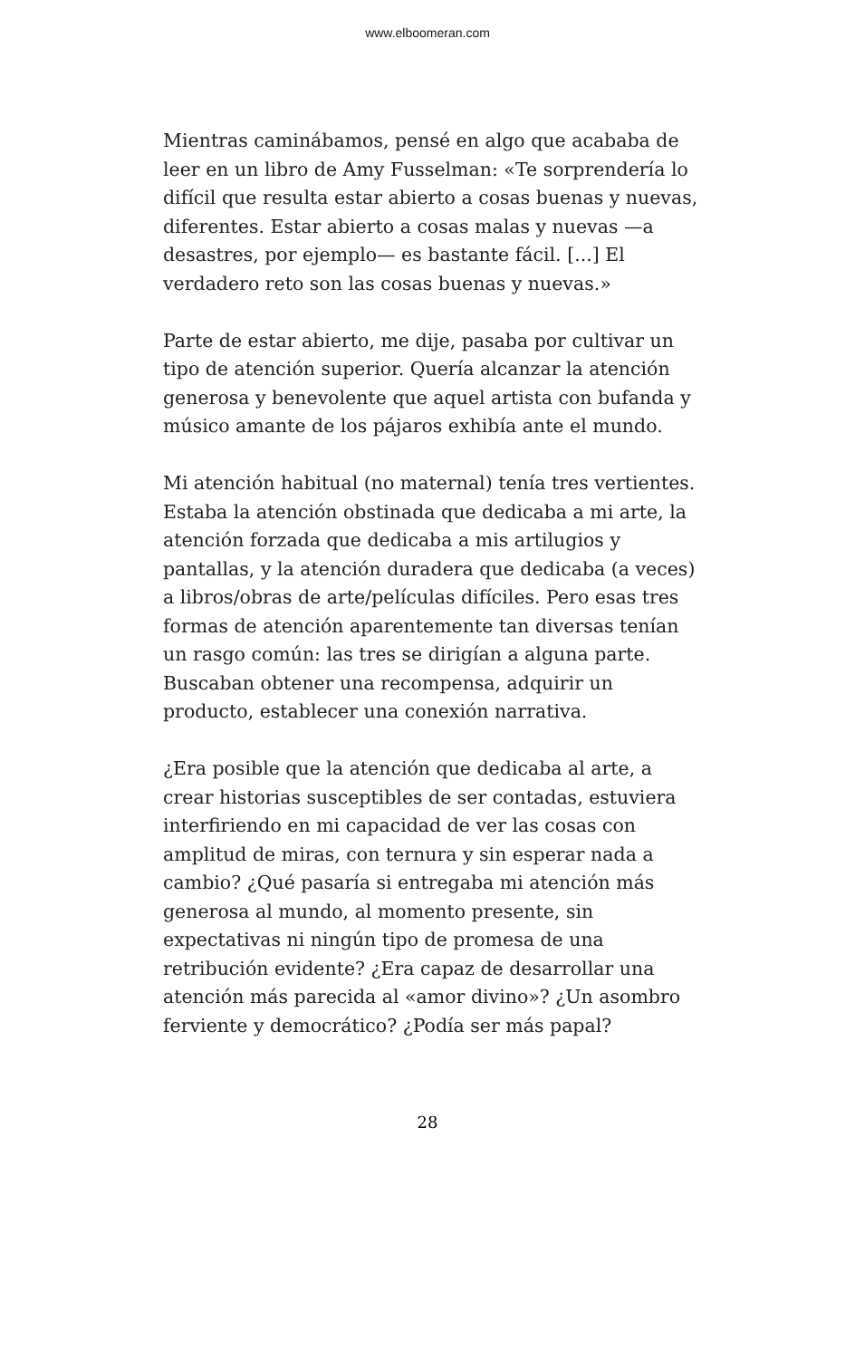www.elboomeran.com
Mientras caminábamos, pensé en algo que acababa de leer en un libro de Amy Fusselman: «Te sorprendería lo difícil que resulta estar abierto a cosas buenas y nuevas, diferentes. Estar abierto a cosas malas y nuevas —a desastres, por ejemplo— es bastante fácil. [...] El verdadero reto son las cosas buenas y nuevas.»
Parte de estar abierto, me dije, pasaba por cultivar un tipo de atención superior. Quería alcanzar la atención generosa y benevolente que aquel artista con bufanda y músico amante de los pájaros exhibía ante el mundo.
Mi atención habitual (no maternal) tenía tres vertientes. Estaba la atención obstinada que dedicaba a mi arte, la atención forzada que dedicaba a mis artilugios y pantallas, y la atención duradera que dedicaba (a veces) a libros/obras de arte/películas difíciles. Pero esas tres formas de atención aparentemente tan diversas tenían un rasgo común: las tres se dirigían a alguna parte. Buscaban obtener una recompensa, adquirir un producto, establecer una conexión narrativa.
¿Era posible que la atención que dedicaba al arte, a crear historias susceptibles de ser contadas, estuviera interfiriendo en mi capacidad de ver las cosas con amplitud de miras, con ternura y sin esperar nada a cambio? ¿Qué pasaría si entregaba mi atención más generosa al mundo, al momento presente, sin expectativas ni ningún tipo de promesa de una retribución evidente? ¿Era capaz de desarrollar una atención más parecida al «amor divino»? ¿Un asombro ferviente y democrático? ¿Podía ser más papal?
28